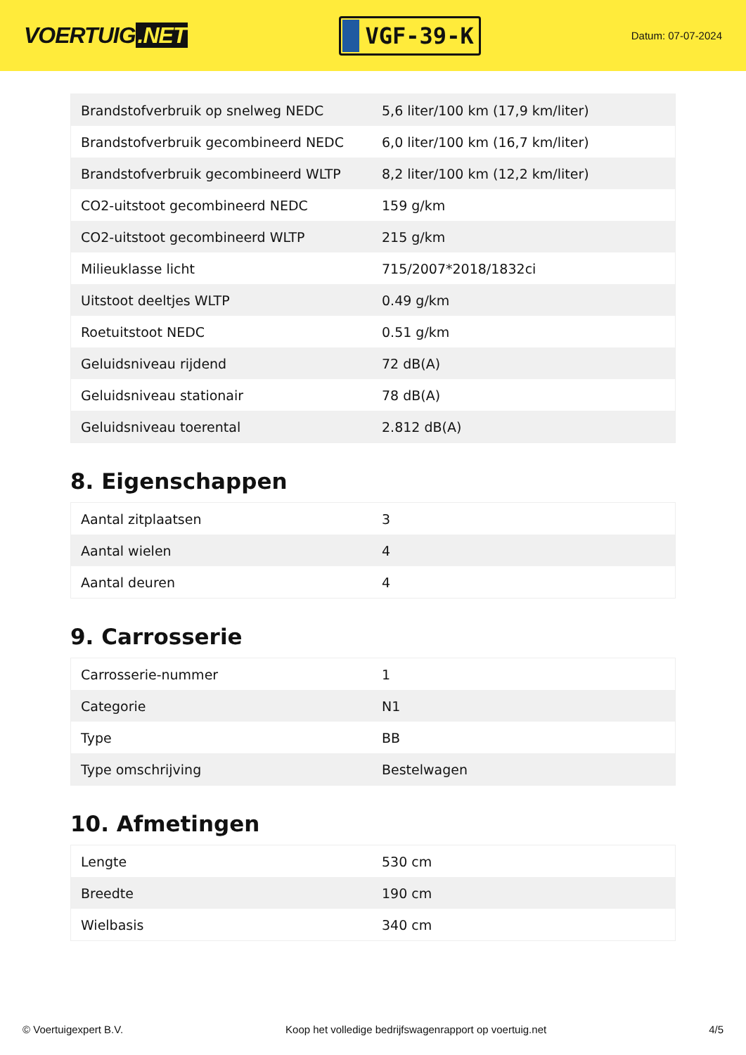VOERTUIG.NET
VGF-39-K
Datum: 07-07-2024
| Brandstofverbruik op snelweg NEDC | 5,6 liter/100 km (17,9 km/liter) |
| Brandstofverbruik gecombineerd NEDC | 6,0 liter/100 km (16,7 km/liter) |
| Brandstofverbruik gecombineerd WLTP | 8,2 liter/100 km (12,2 km/liter) |
| CO2-uitstoot gecombineerd NEDC | 159 g/km |
| CO2-uitstoot gecombineerd WLTP | 215 g/km |
| Milieuklasse licht | 715/2007*2018/1832ci |
| Uitstoot deeltjes WLTP | 0.49 g/km |
| Roetuitstoot NEDC | 0.51 g/km |
| Geluidsniveau rijdend | 72 dB(A) |
| Geluidsniveau stationair | 78 dB(A) |
| Geluidsniveau toerental | 2.812 dB(A) |
8. Eigenschappen
| Aantal zitplaatsen | 3 |
| Aantal wielen | 4 |
| Aantal deuren | 4 |
9. Carrosserie
| Carrosserie-nummer | 1 |
| Categorie | N1 |
| Type | BB |
| Type omschrijving | Bestelwagen |
10. Afmetingen
| Lengte | 530 cm |
| Breedte | 190 cm |
| Wielbasis | 340 cm |
© Voertuigexpert B.V. Koop het volledige bedrijfswagenrapport op voertuig.net 4/5